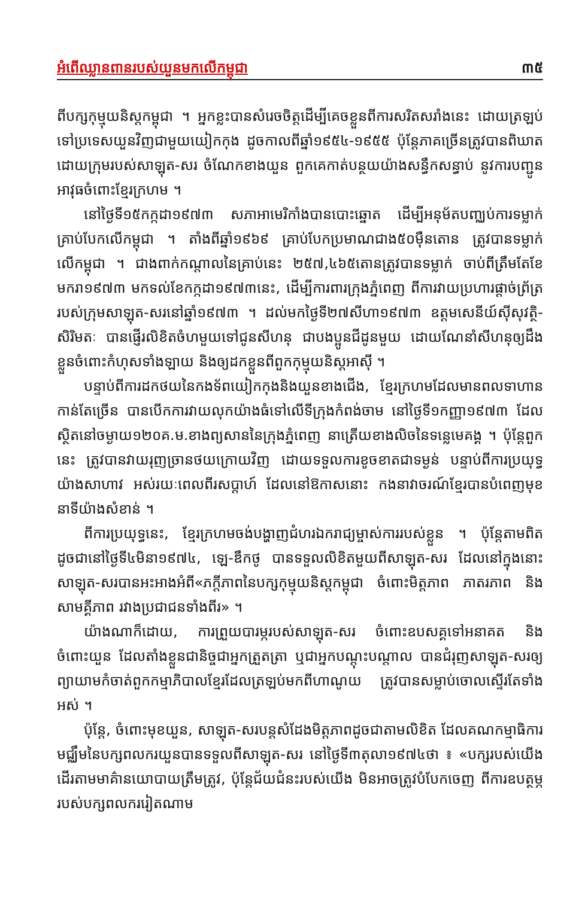អំពើឈ្លានពានរបស់យួនមកលើកម្ពុជា ៣៥
ពីបក្សកុម្មុយនិស្តកម្ពុជា ។ អ្នកខ្លះបានសំរេចចិត្តដើម្បីគេចខ្លួនពីការសរិតសរាំងនេះ ដោយត្រឡប់ទៅប្រទេសយួនវិញជាមួយយៀកកុង ដូចកាលពីឆ្នាំ១៩៥៤-១៩៥៥ ប៉ុន្តែភាគច្រើនត្រូវបានពិឃាត ដោយក្រុមរបស់សាឡុត-សរ ចំណែកខាងយួន ពួកគេកាត់បន្ថយយ៉ាងសន្ធឹកសន្ធាប់ នូវការបញ្ជូនអាវុធចំពោះខ្មែរក្រហម ។
នៅថ្ងៃទី១៥កក្កដា១៩៧៣ សភាអាមេរិកាំងបានបោះឆ្នោត ដើម្បីអនុម័តបញ្ឈប់ការទម្លាក់គ្រាប់បែកលើកម្ពុជា ។ តាំងពីឆ្នាំ១៩៦៩ គ្រាប់បែកប្រមាណជាង៥០ម៉ឺនតោន ត្រូវបានទម្លាក់លើកម្ពុជា ។ ជាងពាក់កណ្តាលនៃគ្រាប់នេះ ២៥៧,៤៦៥តោនត្រូវបានទម្លាក់ ចាប់ពីត្រឹមតែខែមករា១៩៧៣ មកទល់ខែកក្កដា១៩៧៣នេះ, ដើម្បីការពារក្រុងភ្នំពេញ ពីការវាយប្រហារផ្តាច់ព្រ័ត្ររបស់ក្រុមសាឡុត-សរនៅឆ្នាំ១៩៧៣ ។ ដល់មកថ្ងៃទី២៧សីហា១៩៧៣ ឧត្តមសេនីយ៍ស៊ីសុវត្ថិ-សិរិមតៈ បានផ្ញើរលិខិតចំហមួយទៅជូនសីហនុ ជាបងប្អូនជីដូនមួយ ដោយណែនាំសីហនុឲ្យដឹងខ្លួនចំពោះកំហុសទាំងឡាយ និងឲ្យដកខ្លួនពីពួកកុម្មុយនិស្តអាស៊ី ។
បន្ទាប់ពីការដកថយនៃកងទ័ពយៀកកុងនិងយួនខាងជើង, ខ្មែរក្រហមដែលមានពលទាហានកាន់តែច្រើន បានបើកការវាយលុកយ៉ាងធំទៅលើទីក្រុងកំពង់ចាម នៅថ្ងៃទី១កញ្ញា១៩៧៣ ដែលស្ថិតនៅចម្ងាយ១២០គ.ម.ខាងព្យសាននៃក្រុងភ្នំពេញ នាត្រើយខាងលិចនៃទន្លេមេគង្គ ។ ប៉ុន្តែពួកនេះ ត្រូវបានវាយរុញច្រានថយក្រោយវិញ ដោយទទួលការខូចខាតជាទម្ងន់ បន្ទាប់ពីការប្រយុទ្ធយ៉ាងសាហាវ អស់រយៈពេលពីរសប្តាហ៍ ដែលនៅឱកាសនោះ កងនាវាចរណ៍ខ្មែរបានបំពេញមុខនាទីយ៉ាងសំខាន់ ។
ពីការប្រយុទ្ធនេះ, ខ្មែរក្រហមចង់បង្ហាញជំហរឯករាជ្យម្ចាស់ការរបស់ខ្លួន ។ ប៉ុន្តែតាមពិត ដូចជានៅថ្ងៃទី៤មិនា១៩៧៤, ឡេ-ឌឹកថូ បានទទួលលិខិតមួយពីសាឡុត-សរ ដែលនៅក្នុងនោះ សាឡុត-សរបានអះអាងអំពី«ភក្តីភាពនៃបក្សកុម្មុយនិស្តកម្ពុជា ចំពោះមិត្តភាព ភាតរភាព និងសាមគ្គីភាព រវាងប្រជាជនទាំងពីរ» ។
យ៉ាងណាក៏ដោយ, ការព្រួយបារម្ភរបស់សាឡុត-សរ ចំពោះឧបសគ្គទៅអនាគត និងចំពោះយួន ដែលតាំងខ្លួនជានិច្ចជាអ្នកត្រួតត្រា ឬជាអ្នកបណ្តុះបណ្តាល បានជំរុញសាឡុត-សរឲ្យព្យាយាមកំចាត់ពួកកម្មាភិបាលខ្មែរដែលត្រឡប់មកពីហាណូយ ត្រូវបានសម្លាប់ចោលស្ទើរតែទាំងអស់ ។
ប៉ុន្តែ, ចំពោះមុខយួន, សាឡុត-សរបន្តសំដែងមិត្តភាពដូចជាតាមលិខិត ដែលគណកម្មាធិការមជ្ឈឹមនៃបក្សពលករយួនបានទទួលពីសាឡុត-សរ នៅថ្ងៃទី៣តុលា១៩៧៤ថា ៖ «បក្សរបស់យើងដើរតាមមាគ៌ានយោបាយត្រឹមត្រូវ, ប៉ុន្តែជ័យជំនះរបស់យើង មិនអាចត្រូវបំបែកចេញ ពីការឧបត្ថម្ភរបស់បក្សពលកររៀតណាម